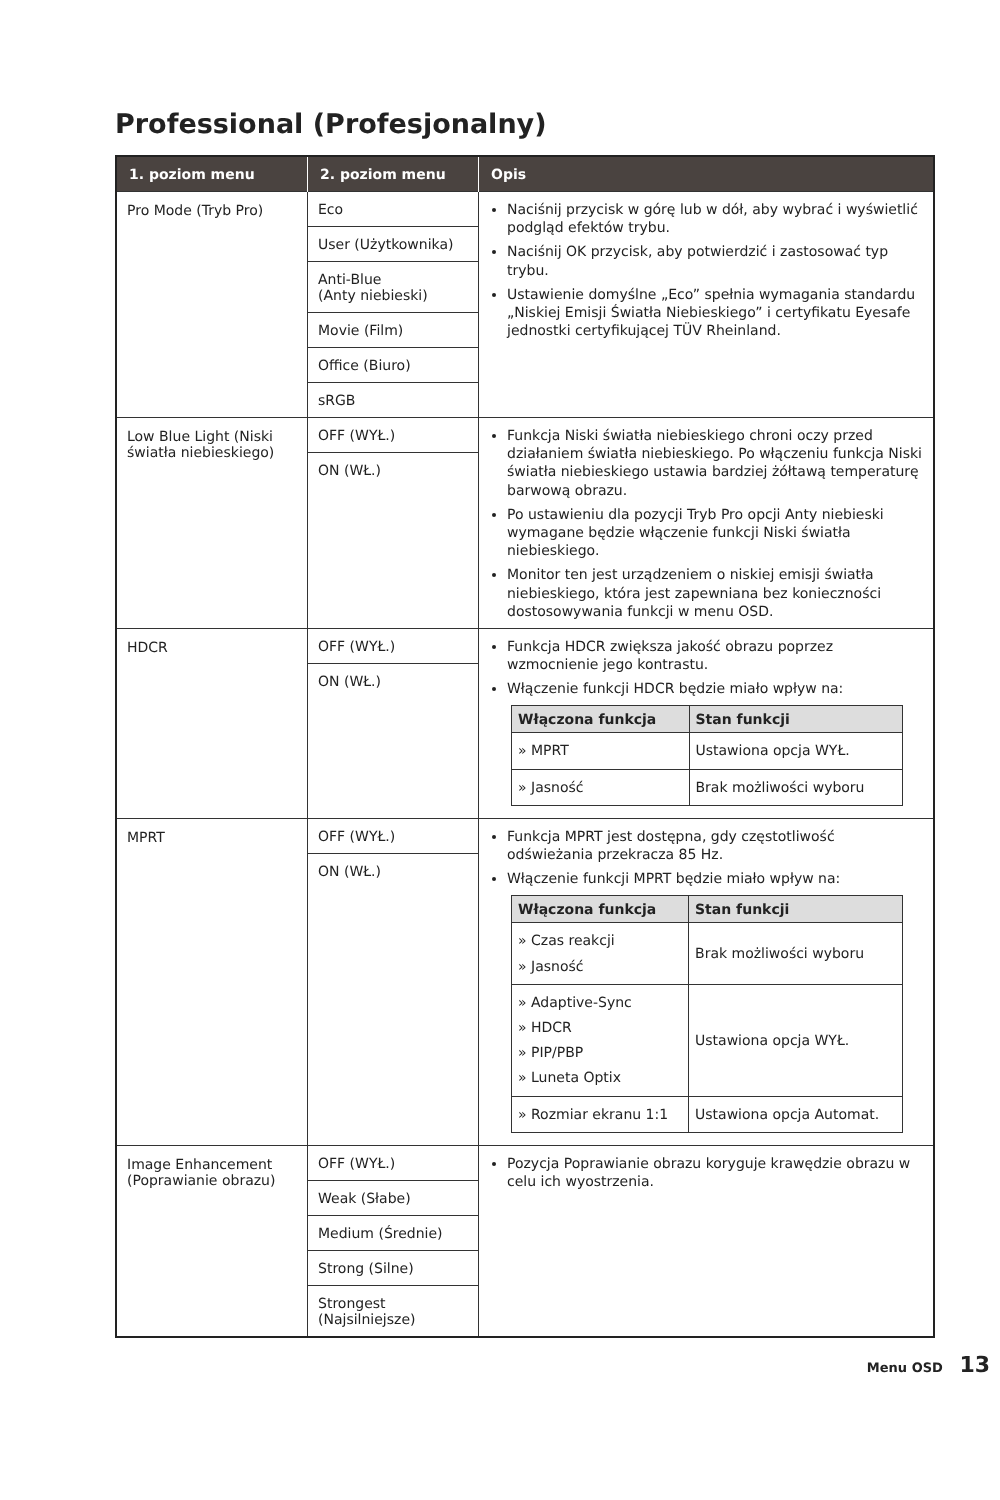Professional (Profesjonalny)
| 1. poziom menu | 2. poziom menu | Opis |
| --- | --- | --- |
| Pro Mode (Tryb Pro) | Eco User (Użytkownika) Anti-Blue (Anty niebieski) Movie (Film) Office (Biuro) sRGB | Naciśnij przycisk w górę lub w dół, aby wybrać i wyświetlić podgląd efektów trybu. Naciśnij OK przycisk, aby potwierdzić i zastosować typ trybu. Ustawienie domyślne „Eco” spełnia wymagania standardu „Niskiej Emisji Światła Niebieskiego” i certyfikatu Eyesafe jednostki certyfikującej TÜV Rheinland. |
| Low Blue Light (Niski światła niebieskiego) | OFF (WYŁ.) ON (WŁ.) | Funkcja Niski światła niebieskiego chroni oczy przed działaniem światła niebieskiego. Po włączeniu funkcja Niski światła niebieskiego ustawia bardziej żółtawą temperaturę barwową obrazu. Po ustawieniu dla pozycji Tryb Pro opcji Anty niebieski wymagane będzie włączenie funkcji Niski światła niebieskiego. Monitor ten jest urządzeniem o niskiej emisji światła niebieskiego, która jest zapewniana bez konieczności dostosowywania funkcji w menu OSD. |
| HDCR | OFF (WYŁ.) ON (WŁ.) | Funkcja HDCR zwiększa jakość obrazu poprzez wzmocnienie jego kontrastu. Włączenie funkcji HDCR będzie miało wpływ na: / Włączona funkcja / Stan funkcji / / --- / --- / / » MPRT / Ustawiona opcja WYŁ. / / » Jasność / Brak możliwości wyboru / |
| MPRT | OFF (WYŁ.) ON (WŁ.) | Funkcja MPRT jest dostępna, gdy częstotliwość odświeżania przekracza 85 Hz. Włączenie funkcji MPRT będzie miało wpływ na: / Włączona funkcja / Stan funkcji / / --- / --- / / » Czas reakcji » Jasność / Brak możliwości wyboru / / » Adaptive-Sync » HDCR » PIP/PBP » Luneta Optix / Ustawiona opcja WYŁ. / / » Rozmiar ekranu 1:1 / Ustawiona opcja Automat. / |
| Image Enhancement (Poprawianie obrazu) | OFF (WYŁ.) Weak (Słabe) Medium (Średnie) Strong (Silne) Strongest (Najsilniejsze) | Pozycja Poprawianie obrazu koryguje krawędzie obrazu w celu ich wyostrzenia. |
Menu OSD 13